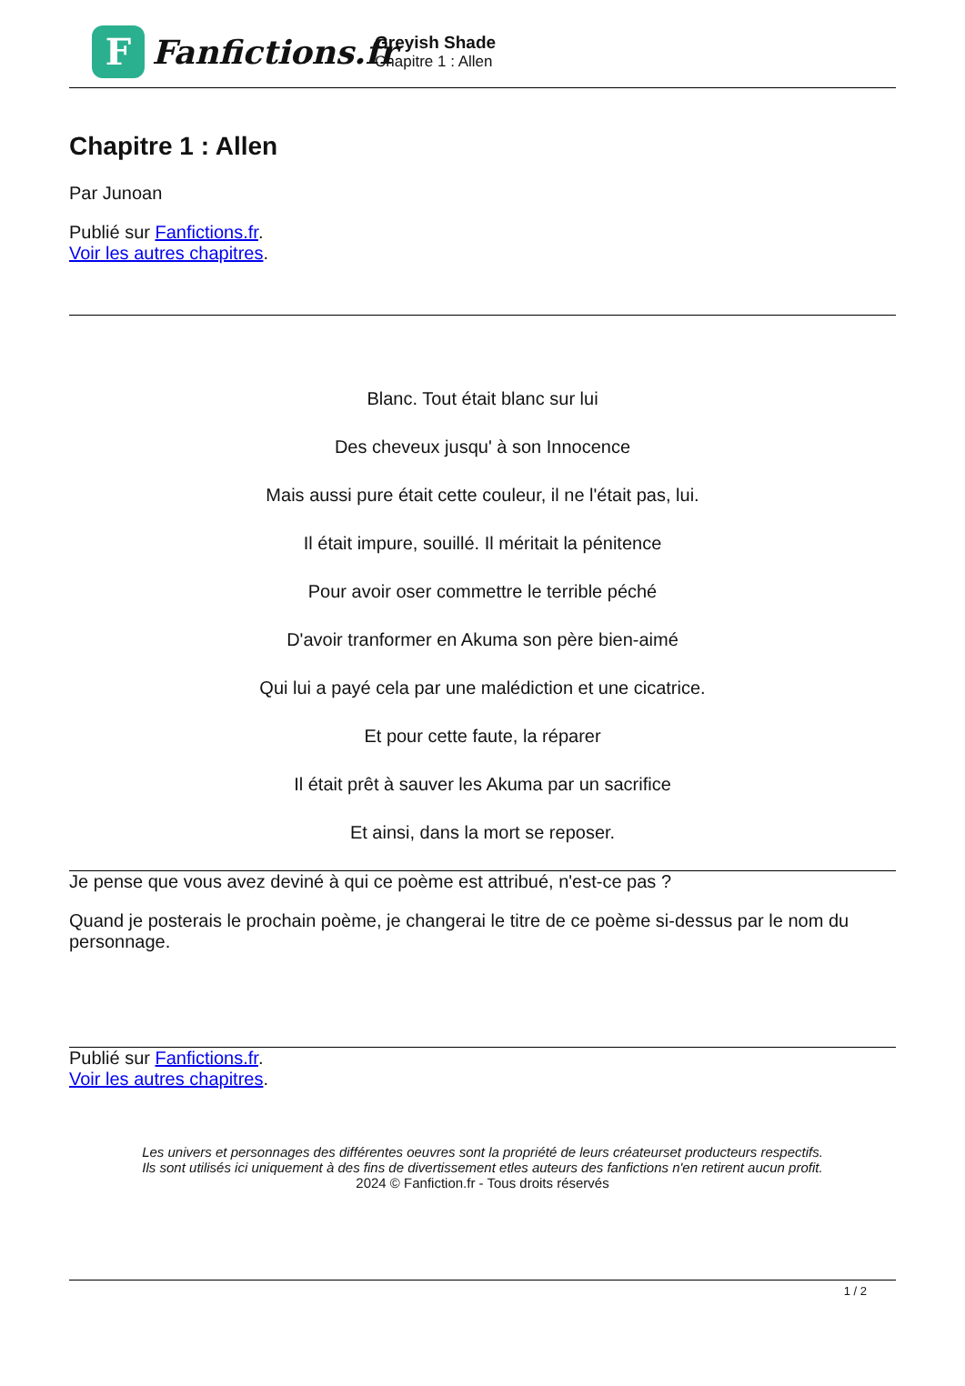F
Fanfictions.fr
Greyish Shade
Chapitre 1 : Allen
Chapitre 1 : Allen
Par Junoan
Publié sur Fanfictions.fr.
Voir les autres chapitres.
Blanc. Tout était blanc sur lui
Des cheveux jusqu' à son Innocence
Mais aussi pure était cette couleur, il ne l'était pas, lui.
Il était impure, souillé. Il méritait la pénitence
Pour avoir oser commettre le terrible péché
D'avoir tranformer en Akuma son père bien-aimé
Qui lui a payé cela par une malédiction et une cicatrice.
Et pour cette faute, la réparer
Il était prêt à sauver les Akuma par un sacrifice
Et ainsi, dans la mort se reposer.
Je pense que vous avez deviné à qui ce poème est attribué, n'est-ce pas ?
Quand je posterais le prochain poème, je changerai le titre de ce poème si-dessus par le nom du personnage.
Publié sur Fanfictions.fr.
Voir les autres chapitres.
Les univers et personnages des différentes oeuvres sont la propriété de leurs créateurset producteurs respectifs.
Ils sont utilisés ici uniquement à des fins de divertissement etles auteurs des fanfictions n'en retirent aucun profit.
2024 © Fanfiction.fr - Tous droits réservés
1 / 2